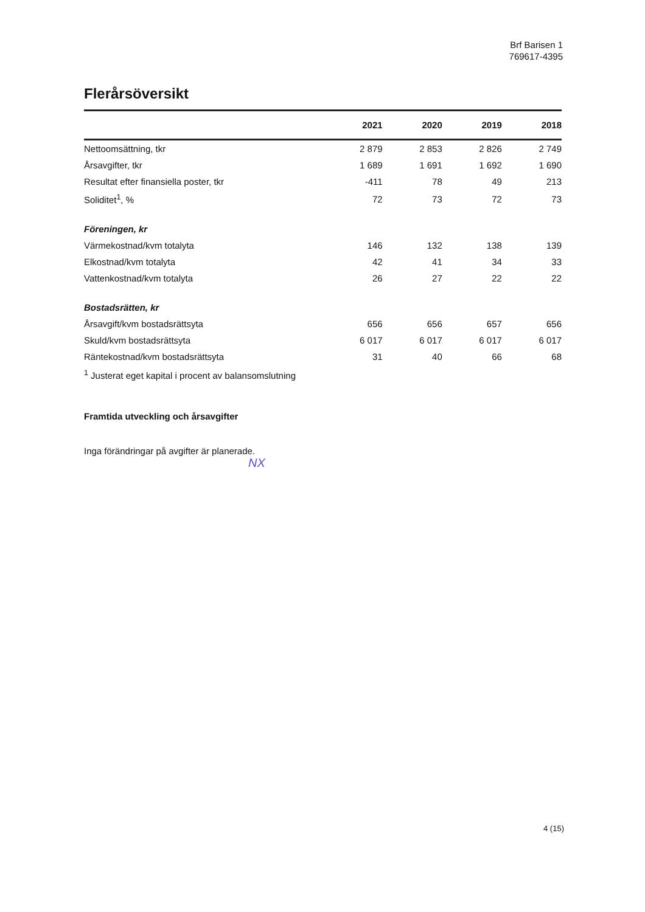Brf Barisen 1
769617-4395
Flerårsöversikt
| | 2021 | 2020 | 2019 | 2018 |
| --- | --- | --- | --- | --- |
| Nettoomsättning, tkr | 2 879 | 2 853 | 2 826 | 2 749 |
| Årsavgifter, tkr | 1 689 | 1 691 | 1 692 | 1 690 |
| Resultat efter finansiella poster, tkr | -411 | 78 | 49 | 213 |
| Soliditet<sup>1</sup>, % | 72 | 73 | 72 | 73 |
| Föreningen, kr | | | | |
| Värmekostnad/kvm totalyta | 146 | 132 | 138 | 139 |
| Elkostnad/kvm totalyta | 42 | 41 | 34 | 33 |
| Vattenkostnad/kvm totalyta | 26 | 27 | 22 | 22 |
| Bostadsrätten, kr | | | | |
| Årsavgift/kvm bostadsrättsyta | 656 | 656 | 657 | 656 |
| Skuld/kvm bostadsrättsyta | 6 017 | 6 017 | 6 017 | 6 017 |
| Räntekostnad/kvm bostadsrättsyta | 31 | 40 | 66 | 68 |
<sup>1</sup> Justerat eget kapital i procent av balansomslutning
Framtida utveckling och årsavgifter
Inga förändringar på avgifter är planerade.
NX
4 (15)